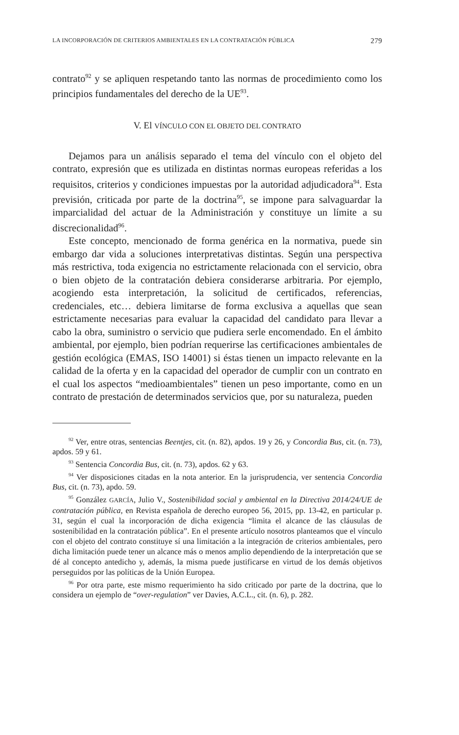LA INCORPORACIÓN DE CRITERIOS AMBIENTALES EN LA CONTRATACIÓN PÚBLICA 279
contrato<sup>92</sup> y se apliquen respetando tanto las normas de procedimiento como los principios fundamentales del derecho de la UE<sup>93</sup>.
V. El VÍNCULO CON EL OBJETO DEL CONTRATO
Dejamos para un análisis separado el tema del vínculo con el objeto del contrato, expresión que es utilizada en distintas normas europeas referidas a los requisitos, criterios y condiciones impuestas por la autoridad adjudicadora<sup>94</sup>. Esta previsión, criticada por parte de la doctrina<sup>95</sup>, se impone para salvaguardar la imparcialidad del actuar de la Administración y constituye un límite a su discrecionalidad<sup>96</sup>.
Este concepto, mencionado de forma genérica en la normativa, puede sin embargo dar vida a soluciones interpretativas distintas. Según una perspectiva más restrictiva, toda exigencia no estrictamente relacionada con el servicio, obra o bien objeto de la contratación debiera considerarse arbitraria. Por ejemplo, acogiendo esta interpretación, la solicitud de certificados, referencias, credenciales, etc… debiera limitarse de forma exclusiva a aquellas que sean estrictamente necesarias para evaluar la capacidad del candidato para llevar a cabo la obra, suministro o servicio que pudiera serle encomendado. En el ámbito ambiental, por ejemplo, bien podrían requerirse las certificaciones ambientales de gestión ecológica (EMAS, ISO 14001) si éstas tienen un impacto relevante en la calidad de la oferta y en la capacidad del operador de cumplir con un contrato en el cual los aspectos “medioambientales” tienen un peso importante, como en un contrato de prestación de determinados servicios que, por su naturaleza, pueden
<sup>92</sup> Ver, entre otras, sentencias Beentjes, cit. (n. 82), apdos. 19 y 26, y Concordia Bus, cit. (n. 73), apdos. 59 y 61.
<sup>93</sup> Sentencia Concordia Bus, cit. (n. 73), apdos. 62 y 63.
<sup>94</sup> Ver disposiciones citadas en la nota anterior. En la jurisprudencia, ver sentencia Concordia Bus, cit. (n. 73), apdo. 59.
<sup>95</sup> González GARCÍA, Julio V., Sostenibilidad social y ambiental en la Directiva 2014/24/UE de contratación pública, en Revista española de derecho europeo 56, 2015, pp. 13-42, en particular p. 31, según el cual la incorporación de dicha exigencia “limita el alcance de las cláusulas de sostenibilidad en la contratación pública”. En el presente artículo nosotros planteamos que el vínculo con el objeto del contrato constituye sí una limitación a la integración de criterios ambientales, pero dicha limitación puede tener un alcance más o menos amplio dependiendo de la interpretación que se dé al concepto antedicho y, además, la misma puede justificarse en virtud de los demás objetivos perseguidos por las políticas de la Unión Europea.
<sup>96</sup> Por otra parte, este mismo requerimiento ha sido criticado por parte de la doctrina, que lo considera un ejemplo de “over-regulation” ver Davies, A.C.L., cit. (n. 6), p. 282.